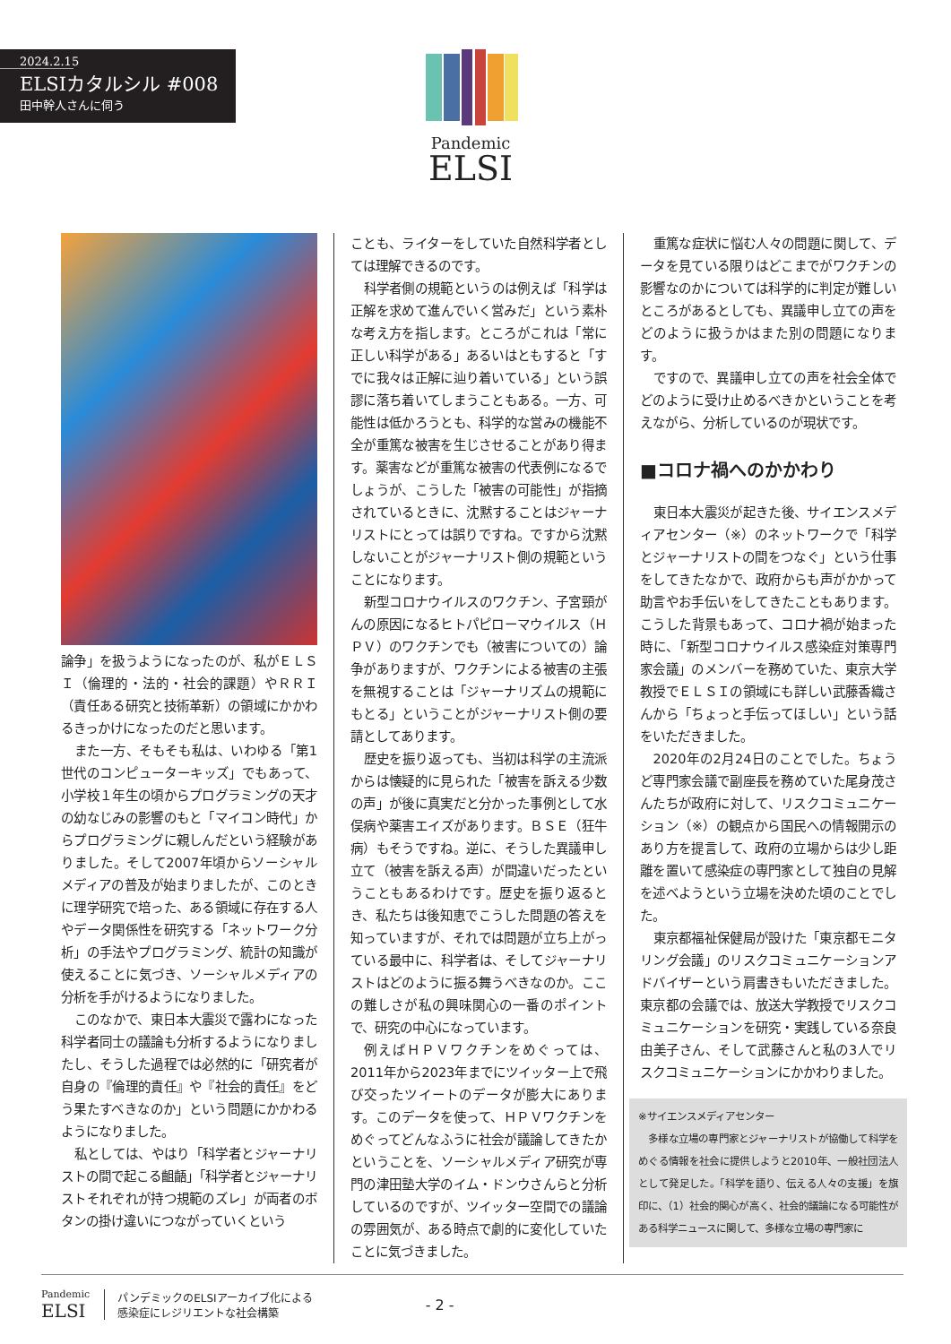2024.2.15
ELSIカタルシル #008
田中幹人さんに伺う
Pandemic
ELSI
論争」を扱うようになったのが、私がＥＬＳＩ（倫理的・法的・社会的課題）やＲＲＩ（責任ある研究と技術革新）の領域にかかわるきっかけになったのだと思います。
また一方、そもそも私は、いわゆる「第1世代のコンピューターキッズ」でもあって、小学校１年生の頃からプログラミングの天才の幼なじみの影響のもと「マイコン時代」からプログラミングに親しんだという経験がありました。そして2007年頃からソーシャルメディアの普及が始まりましたが、このときに理学研究で培った、ある領域に存在する人やデータ関係性を研究する「ネットワーク分析」の手法やプログラミング、統計の知識が使えることに気づき、ソーシャルメディアの分析を手がけるようになりました。
このなかで、東日本大震災で露わになった科学者同士の議論も分析するようになりましたし、そうした過程では必然的に「研究者が自身の『倫理的責任』や『社会的責任』をどう果たすべきなのか」という問題にかかわるようになりました。
私としては、やはり「科学者とジャーナリストの間で起こる齟齬」「科学者とジャーナリストそれぞれが持つ規範のズレ」が両者のボタンの掛け違いにつながっていくという
ことも、ライターをしていた自然科学者としては理解できるのです。
科学者側の規範というのは例えば「科学は正解を求めて進んでいく営みだ」という素朴な考え方を指します。ところがこれは「常に正しい科学がある」あるいはともすると「すでに我々は正解に辿り着いている」という誤謬に落ち着いてしまうこともある。一方、可能性は低かろうとも、科学的な営みの機能不全が重篤な被害を生じさせることがあり得ます。薬害などが重篤な被害の代表例になるでしょうが、こうした「被害の可能性」が指摘されているときに、沈黙することはジャーナリストにとっては誤りですね。ですから沈黙しないことがジャーナリスト側の規範ということになります。
新型コロナウイルスのワクチン、子宮頸がんの原因になるヒトパピローマウイルス（ＨＰＶ）のワクチンでも（被害についての）論争がありますが、ワクチンによる被害の主張を無視することは「ジャーナリズムの規範にもとる」ということがジャーナリスト側の要請としてあります。
歴史を振り返っても、当初は科学の主流派からは懐疑的に見られた「被害を訴える少数の声」が後に真実だと分かった事例として水俣病や薬害エイズがあります。ＢＳＥ（狂牛病）もそうですね。逆に、そうした異議申し立て（被害を訴える声）が間違いだったということもあるわけです。歴史を振り返るとき、私たちは後知恵でこうした問題の答えを知っていますが、それでは問題が立ち上がっている最中に、科学者は、そしてジャーナリストはどのように振る舞うべきなのか。ここの難しさが私の興味関心の一番のポイントで、研究の中心になっています。
例えばＨＰＶワクチンをめぐっては、2011年から2023年までにツイッター上で飛び交ったツイートのデータが膨大にあります。このデータを使って、ＨＰＶワクチンをめぐってどんなふうに社会が議論してきたかということを、ソーシャルメディア研究が専門の津田塾大学のイム・ドンウさんらと分析しているのですが、ツイッター空間での議論の雰囲気が、ある時点で劇的に変化していたことに気づきました。
重篤な症状に悩む人々の問題に関して、データを見ている限りはどこまでがワクチンの影響なのかについては科学的に判定が難しいところがあるとしても、異議申し立ての声をどのように扱うかはまた別の問題になります。
ですので、異議申し立ての声を社会全体でどのように受け止めるべきかということを考えながら、分析しているのが現状です。
■コロナ禍へのかかわり
東日本大震災が起きた後、サイエンスメディアセンター（※）のネットワークで「科学とジャーナリストの間をつなぐ」という仕事をしてきたなかで、政府からも声がかかって助言やお手伝いをしてきたこともあります。こうした背景もあって、コロナ禍が始まった時に、「新型コロナウイルス感染症対策専門家会議」のメンバーを務めていた、東京大学教授でＥＬＳＩの領域にも詳しい武藤香織さんから「ちょっと手伝ってほしい」という話をいただきました。
2020年の2月24日のことでした。ちょうど専門家会議で副座長を務めていた尾身茂さんたちが政府に対して、リスクコミュニケーション（※）の観点から国民への情報開示のあり方を提言して、政府の立場からは少し距離を置いて感染症の専門家として独自の見解を述べようという立場を決めた頃のことでした。
東京都福祉保健局が設けた「東京都モニタリング会議」のリスクコミュニケーションアドバイザーという肩書きもいただきました。東京都の会議では、放送大学教授でリスクコミュニケーションを研究・実践している奈良由美子さん、そして武藤さんと私の3人でリスクコミュニケーションにかかわりました。
※サイエンスメディアセンター
　多様な立場の専門家とジャーナリストが協働して科学をめぐる情報を社会に提供しようと2010年、一般社団法人として発足した。「科学を語り、伝える人々の支援」を旗印に、（1）社会的関心が高く、社会的議論になる可能性がある科学ニュースに関して、多様な立場の専門家に
Pandemic
ELSI
パンデミックのELSIアーカイブ化による
感染症にレジリエントな社会構築
- 2 -